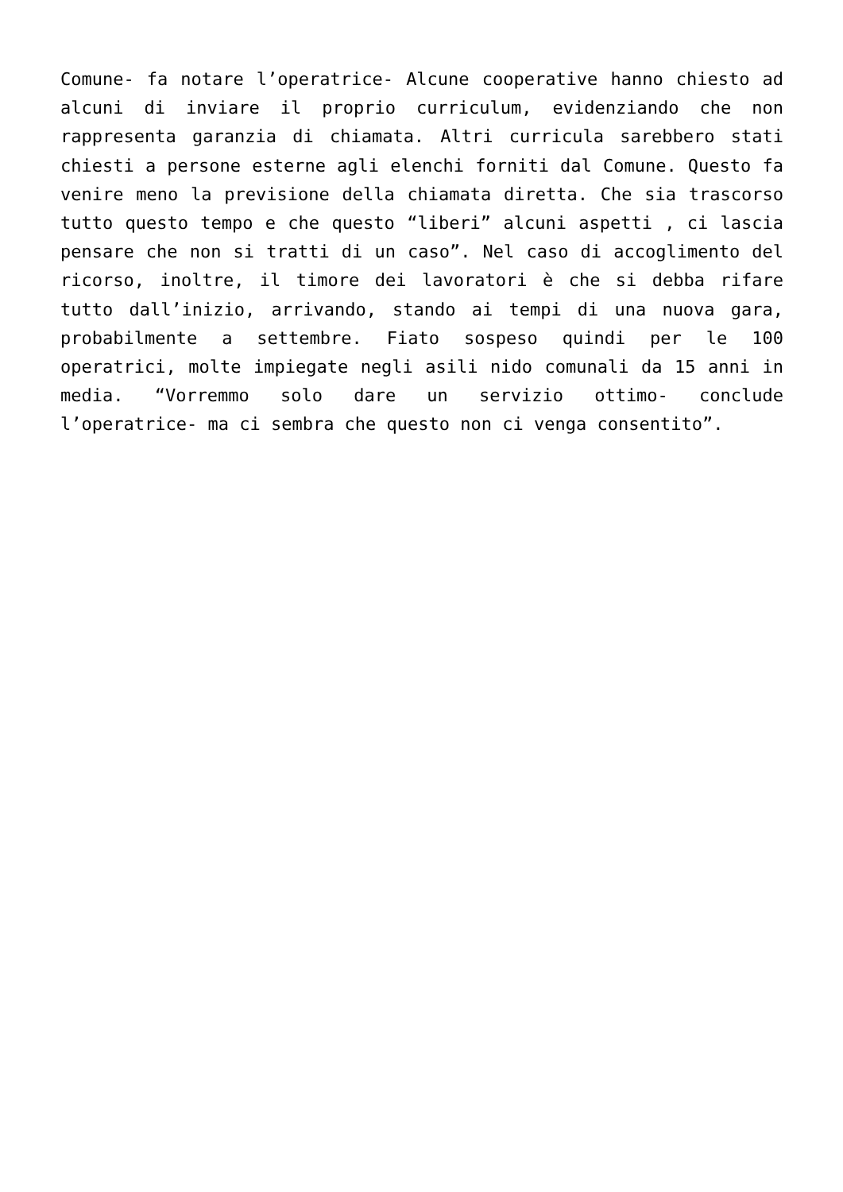Comune- fa notare l’operatrice- Alcune cooperative hanno chiesto ad alcuni di inviare il proprio curriculum, evidenziando che non rappresenta garanzia di chiamata. Altri curricula sarebbero stati chiesti a persone esterne agli elenchi forniti dal Comune. Questo fa venire meno la previsione della chiamata diretta. Che sia trascorso tutto questo tempo e che questo “liberi” alcuni aspetti , ci lascia pensare che non si tratti di un caso”. Nel caso di accoglimento del ricorso, inoltre, il timore dei lavoratori è che si debba rifare tutto dall’inizio, arrivando, stando ai tempi di una nuova gara, probabilmente a settembre. Fiato sospeso quindi per le 100 operatrici, molte impiegate negli asili nido comunali da 15 anni in media. “Vorremmo solo dare un servizio ottimo- conclude l’operatrice- ma ci sembra che questo non ci venga consentito”.